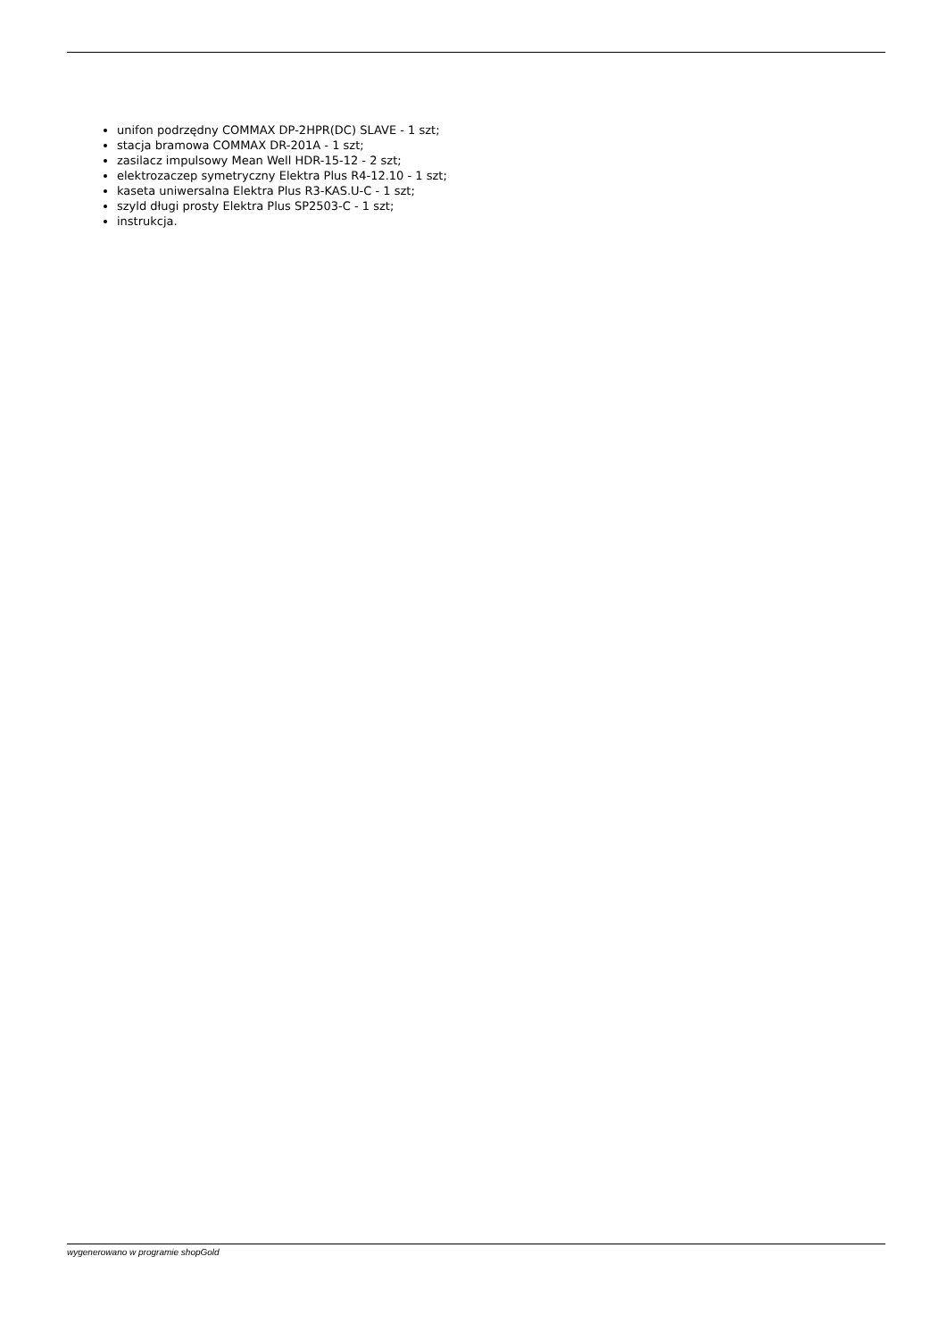unifon podrzędny COMMAX DP-2HPR(DC) SLAVE - 1 szt;
stacja bramowa COMMAX DR-201A - 1 szt;
zasilacz impulsowy Mean Well HDR-15-12 - 2 szt;
elektrozaczep symetryczny Elektra Plus R4-12.10 - 1 szt;
kaseta uniwersalna Elektra Plus R3-KAS.U-C - 1 szt;
szyld długi prosty Elektra Plus SP2503-C - 1 szt;
instrukcja.
wygenerowano w programie shopGold